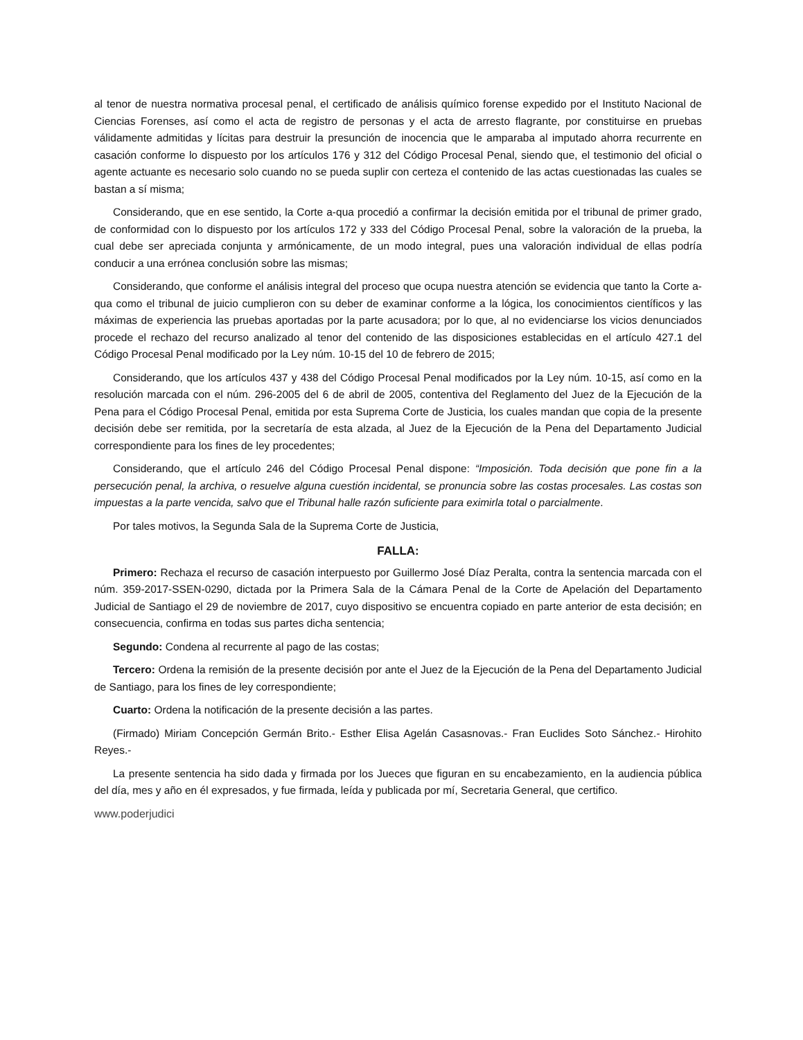al tenor de nuestra normativa procesal penal, el certificado de análisis químico forense expedido por el Instituto Nacional de Ciencias Forenses, así como el acta de registro de personas y el acta de arresto flagrante, por constituirse en pruebas válidamente admitidas y lícitas para destruir la presunción de inocencia que le amparaba al imputado ahorra recurrente en casación conforme lo dispuesto por los artículos 176 y 312 del Código Procesal Penal, siendo que, el testimonio del oficial o agente actuante es necesario solo cuando no se pueda suplir con certeza el contenido de las actas cuestionadas las cuales se bastan a sí misma;
Considerando, que en ese sentido, la Corte a-qua procedió a confirmar la decisión emitida por el tribunal de primer grado, de conformidad con lo dispuesto por los artículos 172 y 333 del Código Procesal Penal, sobre la valoración de la prueba, la cual debe ser apreciada conjunta y armónicamente, de un modo integral, pues una valoración individual de ellas podría conducir a una errónea conclusión sobre las mismas;
Considerando, que conforme el análisis integral del proceso que ocupa nuestra atención se evidencia que tanto la Corte a-qua como el tribunal de juicio cumplieron con su deber de examinar conforme a la lógica, los conocimientos científicos y las máximas de experiencia las pruebas aportadas por la parte acusadora; por lo que, al no evidenciarse los vicios denunciados procede el rechazo del recurso analizado al tenor del contenido de las disposiciones establecidas en el artículo 427.1 del Código Procesal Penal modificado por la Ley núm. 10-15 del 10 de febrero de 2015;
Considerando, que los artículos 437 y 438 del Código Procesal Penal modificados por la Ley núm. 10-15, así como en la resolución marcada con el núm. 296-2005 del 6 de abril de 2005, contentiva del Reglamento del Juez de la Ejecución de la Pena para el Código Procesal Penal, emitida por esta Suprema Corte de Justicia, los cuales mandan que copia de la presente decisión debe ser remitida, por la secretaría de esta alzada, al Juez de la Ejecución de la Pena del Departamento Judicial correspondiente para los fines de ley procedentes;
Considerando, que el artículo 246 del Código Procesal Penal dispone: “Imposición. Toda decisión que pone fin a la persecución penal, la archiva, o resuelve alguna cuestión incidental, se pronuncia sobre las costas procesales. Las costas son impuestas a la parte vencida, salvo que el Tribunal halle razón suficiente para eximirla total o parcialmente.
Por tales motivos, la Segunda Sala de la Suprema Corte de Justicia,
FALLA:
Primero: Rechaza el recurso de casación interpuesto por Guillermo José Díaz Peralta, contra la sentencia marcada con el núm. 359-2017-SSEN-0290, dictada por la Primera Sala de la Cámara Penal de la Corte de Apelación del Departamento Judicial de Santiago el 29 de noviembre de 2017, cuyo dispositivo se encuentra copiado en parte anterior de esta decisión; en consecuencia, confirma en todas sus partes dicha sentencia;
Segundo: Condena al recurrente al pago de las costas;
Tercero: Ordena la remisión de la presente decisión por ante el Juez de la Ejecución de la Pena del Departamento Judicial de Santiago, para los fines de ley correspondiente;
Cuarto: Ordena la notificación de la presente decisión a las partes.
(Firmado) Miriam Concepción Germán Brito.- Esther Elisa Agelán Casasnovas.- Fran Euclides Soto Sánchez.- Hirohito Reyes.-
La presente sentencia ha sido dada y firmada por los Jueces que figuran en su encabezamiento, en la audiencia pública del día, mes y año en él expresados, y fue firmada, leída y publicada por mí, Secretaria General, que certifico.
www.poderjudici